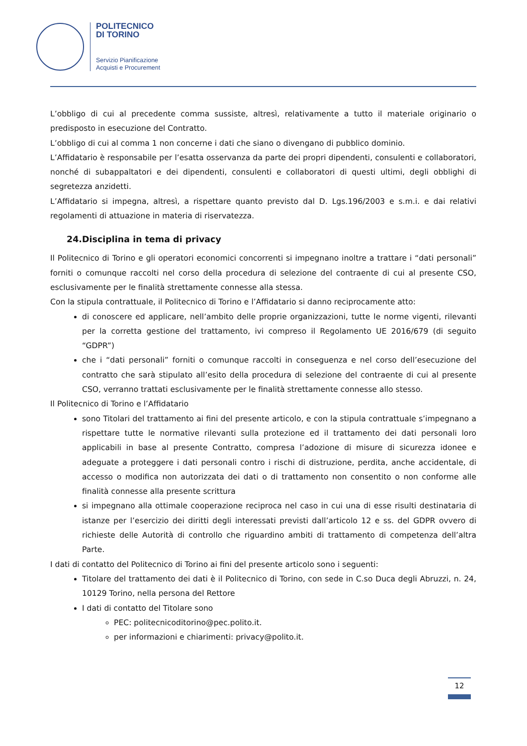POLITECNICO
DI TORINO
Servizio Pianificazione
Acquisti e Procurement
L’obbligo di cui al precedente comma sussiste, altresì, relativamente a tutto il materiale originario o predisposto in esecuzione del Contratto.
L’obbligo di cui al comma 1 non concerne i dati che siano o divengano di pubblico dominio.
L’Affidatario è responsabile per l’esatta osservanza da parte dei propri dipendenti, consulenti e collaboratori, nonché di subappaltatori e dei dipendenti, consulenti e collaboratori di questi ultimi, degli obblighi di segretezza anzidetti.
L’Affidatario si impegna, altresì, a rispettare quanto previsto dal D. Lgs.196/2003 e s.m.i. e dai relativi regolamenti di attuazione in materia di riservatezza.
24.Disciplina in tema di privacy
Il Politecnico di Torino e gli operatori economici concorrenti si impegnano inoltre a trattare i “dati personali” forniti o comunque raccolti nel corso della procedura di selezione del contraente di cui al presente CSO, esclusivamente per le finalità strettamente connesse alla stessa.
Con la stipula contrattuale, il Politecnico di Torino e l’Affidatario si danno reciprocamente atto:
di conoscere ed applicare, nell’ambito delle proprie organizzazioni, tutte le norme vigenti, rilevanti per la corretta gestione del trattamento, ivi compreso il Regolamento UE 2016/679 (di seguito “GDPR”)
che i “dati personali” forniti o comunque raccolti in conseguenza e nel corso dell’esecuzione del contratto che sarà stipulato all’esito della procedura di selezione del contraente di cui al presente CSO, verranno trattati esclusivamente per le finalità strettamente connesse allo stesso.
Il Politecnico di Torino e l’Affidatario
sono Titolari del trattamento ai fini del presente articolo, e con la stipula contrattuale s’impegnano a rispettare tutte le normative rilevanti sulla protezione ed il trattamento dei dati personali loro applicabili in base al presente Contratto, compresa l’adozione di misure di sicurezza idonee e adeguate a proteggere i dati personali contro i rischi di distruzione, perdita, anche accidentale, di accesso o modifica non autorizzata dei dati o di trattamento non consentito o non conforme alle finalità connesse alla presente scrittura
si impegnano alla ottimale cooperazione reciproca nel caso in cui una di esse risulti destinataria di istanze per l’esercizio dei diritti degli interessati previsti dall’articolo 12 e ss. del GDPR ovvero di richieste delle Autorità di controllo che riguardino ambiti di trattamento di competenza dell’altra Parte.
I dati di contatto del Politecnico di Torino ai fini del presente articolo sono i seguenti:
Titolare del trattamento dei dati è il Politecnico di Torino, con sede in C.so Duca degli Abruzzi, n. 24, 10129 Torino, nella persona del Rettore
I dati di contatto del Titolare sono
PEC: politecnicoditorino@pec.polito.it.
per informazioni e chiarimenti: privacy@polito.it.
12